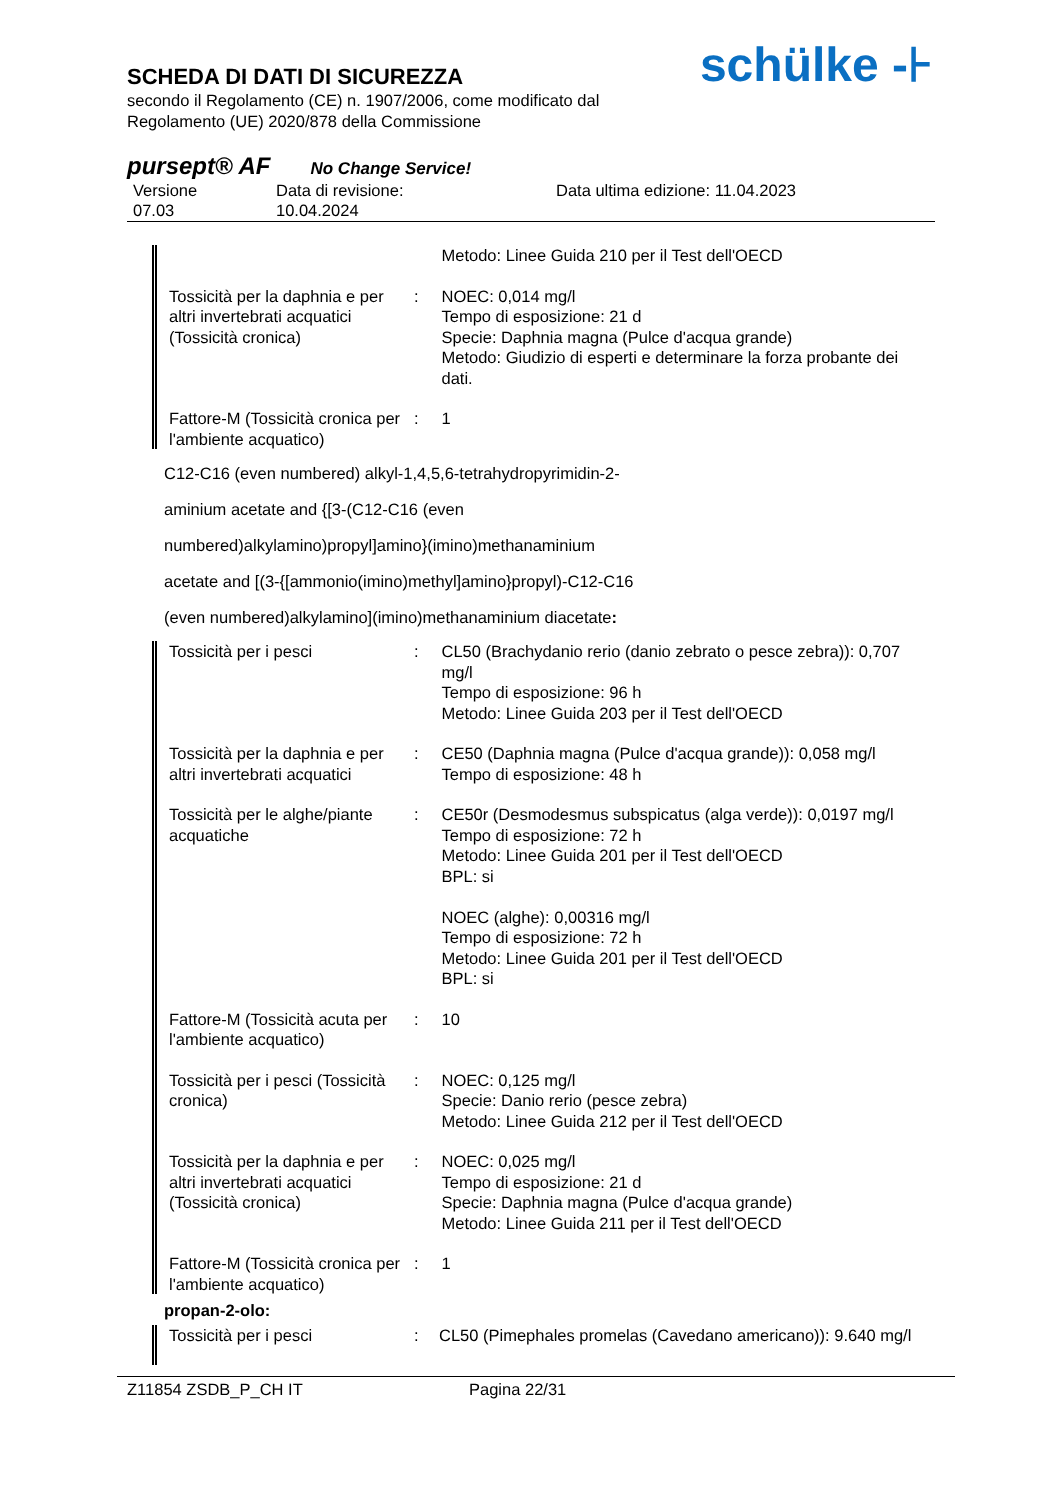SCHEDA DI DATI DI SICUREZZA
secondo il Regolamento (CE) n. 1907/2006, come modificato dal
Regolamento (UE) 2020/878 della Commissione
schülke -⊦
pursept® AF No Change Service!
Versione
07.03
Data di revisione:
10.04.2024
Data ultima edizione: 11.04.2023
| | | Metodo: Linee Guida 210 per il Test dell'OECD |
| Tossicità per la daphnia e per altri invertebrati acquatici (Tossicità cronica) | : | NOEC: 0,014 mg/l Tempo di esposizione: 21 d Specie: Daphnia magna (Pulce d'acqua grande) Metodo: Giudizio di esperti e determinare la forza probante dei dati. |
| Fattore-M (Tossicità cronica per l'ambiente acquatico) | : | 1 |
C12-C16 (even numbered) alkyl-1,4,5,6-tetrahydropyrimidin-2-
aminium acetate and {[3-(C12-C16 (even
numbered)alkylamino)propyl]amino}(imino)methanaminium
acetate and [(3-{[ammonio(imino)methyl]amino}propyl)-C12-C16
(even numbered)alkylamino](imino)methanaminium diacetate:
| Tossicità per i pesci | : | CL50 (Brachydanio rerio (danio zebrato o pesce zebra)): 0,707 mg/l Tempo di esposizione: 96 h Metodo: Linee Guida 203 per il Test dell'OECD |
| Tossicità per la daphnia e per altri invertebrati acquatici | : | CE50 (Daphnia magna (Pulce d'acqua grande)): 0,058 mg/l Tempo di esposizione: 48 h |
| Tossicità per le alghe/piante acquatiche | : | CE50r (Desmodesmus subspicatus (alga verde)): 0,0197 mg/l Tempo di esposizione: 72 h Metodo: Linee Guida 201 per il Test dell'OECD BPL: si NOEC (alghe): 0,00316 mg/l Tempo di esposizione: 72 h Metodo: Linee Guida 201 per il Test dell'OECD BPL: si |
| Fattore-M (Tossicità acuta per l'ambiente acquatico) | : | 10 |
| Tossicità per i pesci (Tossicità cronica) | : | NOEC: 0,125 mg/l Specie: Danio rerio (pesce zebra) Metodo: Linee Guida 212 per il Test dell'OECD |
| Tossicità per la daphnia e per altri invertebrati acquatici (Tossicità cronica) | : | NOEC: 0,025 mg/l Tempo di esposizione: 21 d Specie: Daphnia magna (Pulce d'acqua grande) Metodo: Linee Guida 211 per il Test dell'OECD |
| Fattore-M (Tossicità cronica per l'ambiente acquatico) | : | 1 |
propan-2-olo:
| Tossicità per i pesci | : | CL50 (Pimephales promelas (Cavedano americano)): 9.640 mg/l |
Z11854 ZSDB_P_CH IT Pagina 22/31